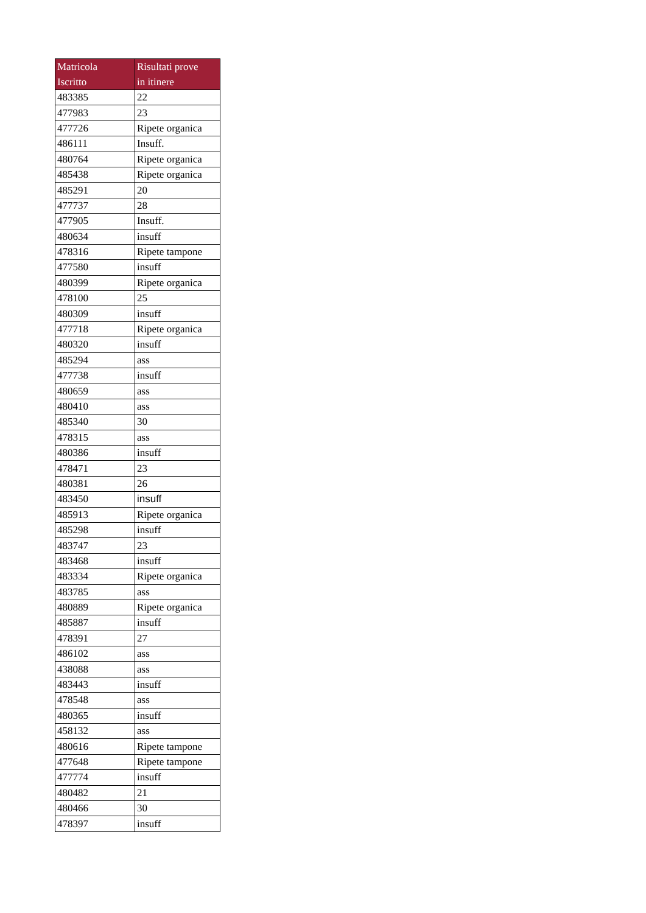| Matricola Iscritto | Risultati prove in itinere |
| --- | --- |
| 483385 | 22 |
| 477983 | 23 |
| 477726 | Ripete organica |
| 486111 | Insuff. |
| 480764 | Ripete organica |
| 485438 | Ripete organica |
| 485291 | 20 |
| 477737 | 28 |
| 477905 | Insuff. |
| 480634 | insuff |
| 478316 | Ripete tampone |
| 477580 | insuff |
| 480399 | Ripete organica |
| 478100 | 25 |
| 480309 | insuff |
| 477718 | Ripete organica |
| 480320 | insuff |
| 485294 | ass |
| 477738 | insuff |
| 480659 | ass |
| 480410 | ass |
| 485340 | 30 |
| 478315 | ass |
| 480386 | insuff |
| 478471 | 23 |
| 480381 | 26 |
| 483450 | insuff |
| 485913 | Ripete organica |
| 485298 | insuff |
| 483747 | 23 |
| 483468 | insuff |
| 483334 | Ripete organica |
| 483785 | ass |
| 480889 | Ripete organica |
| 485887 | insuff |
| 478391 | 27 |
| 486102 | ass |
| 438088 | ass |
| 483443 | insuff |
| 478548 | ass |
| 480365 | insuff |
| 458132 | ass |
| 480616 | Ripete tampone |
| 477648 | Ripete tampone |
| 477774 | insuff |
| 480482 | 21 |
| 480466 | 30 |
| 478397 | insuff |